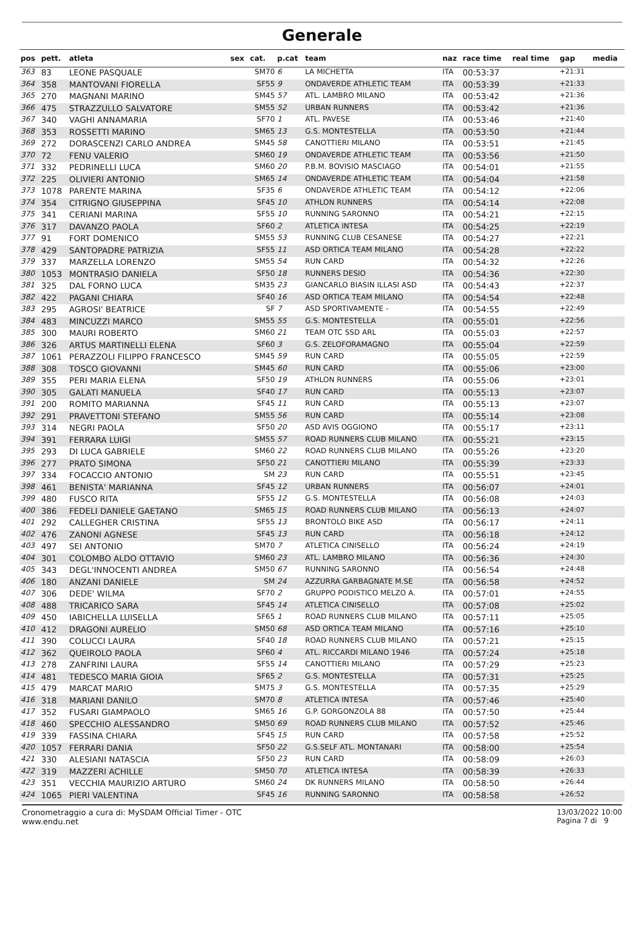Generale
| pos | pett. | atleta | sex | cat. | p.cat | team | naz | race time | real time | gap | media |
| --- | --- | --- | --- | --- | --- | --- | --- | --- | --- | --- | --- |
| 363 | 83 | LEONE PASQUALE | | SM70 | 6 | LA MICHETTA | ITA | 00:53:37 | | +21:31 | |
| 364 | 358 | MANTOVANI FIORELLA | | SF55 | 9 | ONDAVERDE ATHLETIC TEAM | ITA | 00:53:39 | | +21:33 | |
| 365 | 270 | MAGNANI MARINO | | SM45 | 57 | ATL. LAMBRO MILANO | ITA | 00:53:42 | | +21:36 | |
| 366 | 475 | STRAZZULLO SALVATORE | | SM55 | 52 | URBAN RUNNERS | ITA | 00:53:42 | | +21:36 | |
| 367 | 340 | VAGHI ANNAMARIA | | SF70 | 1 | ATL. PAVESE | ITA | 00:53:46 | | +21:40 | |
| 368 | 353 | ROSSETTI MARINO | | SM65 | 13 | G.S. MONTESTELLA | ITA | 00:53:50 | | +21:44 | |
| 369 | 272 | DORASCENZI CARLO ANDREA | | SM45 | 58 | CANOTTIERI MILANO | ITA | 00:53:51 | | +21:45 | |
| 370 | 72 | FENU VALERIO | | SM60 | 19 | ONDAVERDE ATHLETIC TEAM | ITA | 00:53:56 | | +21:50 | |
| 371 | 332 | PEDRINELLI LUCA | | SM60 | 20 | P.B.M. BOVISIO MASCIAGO | ITA | 00:54:01 | | +21:55 | |
| 372 | 225 | OLIVIERI ANTONIO | | SM65 | 14 | ONDAVERDE ATHLETIC TEAM | ITA | 00:54:04 | | +21:58 | |
| 373 | 1078 | PARENTE MARINA | | SF35 | 6 | ONDAVERDE ATHLETIC TEAM | ITA | 00:54:12 | | +22:06 | |
| 374 | 354 | CITRIGNO GIUSEPPINA | | SF45 | 10 | ATHLON RUNNERS | ITA | 00:54:14 | | +22:08 | |
| 375 | 341 | CERIANI MARINA | | SF55 | 10 | RUNNING SARONNO | ITA | 00:54:21 | | +22:15 | |
| 376 | 317 | DAVANZO PAOLA | | SF60 | 2 | ATLETICA INTESA | ITA | 00:54:25 | | +22:19 | |
| 377 | 91 | FORT DOMENICO | | SM55 | 53 | RUNNING CLUB CESANESE | ITA | 00:54:27 | | +22:21 | |
| 378 | 429 | SANTOPADRE PATRIZIA | | SF55 | 11 | ASD ORTICA TEAM MILANO | ITA | 00:54:28 | | +22:22 | |
| 379 | 337 | MARZELLA LORENZO | | SM55 | 54 | RUN CARD | ITA | 00:54:32 | | +22:26 | |
| 380 | 1053 | MONTRASIO DANIELA | | SF50 | 18 | RUNNERS DESIO | ITA | 00:54:36 | | +22:30 | |
| 381 | 325 | DAL FORNO LUCA | | SM35 | 23 | GIANCARLO BIASIN ILLASI ASD | ITA | 00:54:43 | | +22:37 | |
| 382 | 422 | PAGANI CHIARA | | SF40 | 16 | ASD ORTICA TEAM MILANO | ITA | 00:54:54 | | +22:48 | |
| 383 | 295 | AGROSI' BEATRICE | | SF | 7 | ASD SPORTIVAMENTE - | ITA | 00:54:55 | | +22:49 | |
| 384 | 483 | MINCUZZI MARCO | | SM55 | 55 | G.S. MONTESTELLA | ITA | 00:55:01 | | +22:56 | |
| 385 | 300 | MAURI ROBERTO | | SM60 | 21 | TEAM OTC SSD ARL | ITA | 00:55:03 | | +22:57 | |
| 386 | 326 | ARTUS MARTINELLI ELENA | | SF60 | 3 | G.S. ZELOFORAMAGNO | ITA | 00:55:04 | | +22:59 | |
| 387 | 1061 | PERAZZOLI FILIPPO FRANCESCO | | SM45 | 59 | RUN CARD | ITA | 00:55:05 | | +22:59 | |
| 388 | 308 | TOSCO GIOVANNI | | SM45 | 60 | RUN CARD | ITA | 00:55:06 | | +23:00 | |
| 389 | 355 | PERI MARIA ELENA | | SF50 | 19 | ATHLON RUNNERS | ITA | 00:55:06 | | +23:01 | |
| 390 | 305 | GALATI MANUELA | | SF40 | 17 | RUN CARD | ITA | 00:55:13 | | +23:07 | |
| 391 | 200 | ROMITO MARIANNA | | SF45 | 11 | RUN CARD | ITA | 00:55:13 | | +23:07 | |
| 392 | 291 | PRAVETTONI STEFANO | | SM55 | 56 | RUN CARD | ITA | 00:55:14 | | +23:08 | |
| 393 | 314 | NEGRI PAOLA | | SF50 | 20 | ASD AVIS OGGIONO | ITA | 00:55:17 | | +23:11 | |
| 394 | 391 | FERRARA LUIGI | | SM55 | 57 | ROAD RUNNERS CLUB MILANO | ITA | 00:55:21 | | +23:15 | |
| 395 | 293 | DI LUCA GABRIELE | | SM60 | 22 | ROAD RUNNERS CLUB MILANO | ITA | 00:55:26 | | +23:20 | |
| 396 | 277 | PRATO SIMONA | | SF50 | 21 | CANOTTIERI MILANO | ITA | 00:55:39 | | +23:33 | |
| 397 | 334 | FOCACCIO ANTONIO | | SM | 23 | RUN CARD | ITA | 00:55:51 | | +23:45 | |
| 398 | 461 | BENISTA' MARIANNA | | SF45 | 12 | URBAN RUNNERS | ITA | 00:56:07 | | +24:01 | |
| 399 | 480 | FUSCO RITA | | SF55 | 12 | G.S. MONTESTELLA | ITA | 00:56:08 | | +24:03 | |
| 400 | 386 | FEDELI DANIELE GAETANO | | SM65 | 15 | ROAD RUNNERS CLUB MILANO | ITA | 00:56:13 | | +24:07 | |
| 401 | 292 | CALLEGHER CRISTINA | | SF55 | 13 | BRONTOLO BIKE ASD | ITA | 00:56:17 | | +24:11 | |
| 402 | 476 | ZANONI AGNESE | | SF45 | 13 | RUN CARD | ITA | 00:56:18 | | +24:12 | |
| 403 | 497 | SEI ANTONIO | | SM70 | 7 | ATLETICA CINISELLO | ITA | 00:56:24 | | +24:19 | |
| 404 | 301 | COLOMBO ALDO OTTAVIO | | SM60 | 23 | ATL. LAMBRO MILANO | ITA | 00:56:36 | | +24:30 | |
| 405 | 343 | DEGL'INNOCENTI ANDREA | | SM50 | 67 | RUNNING SARONNO | ITA | 00:56:54 | | +24:48 | |
| 406 | 180 | ANZANI DANIELE | | SM | 24 | AZZURRA GARBAGNATE M.SE | ITA | 00:56:58 | | +24:52 | |
| 407 | 306 | DEDE' WILMA | | SF70 | 2 | GRUPPO PODISTICO MELZO A. | ITA | 00:57:01 | | +24:55 | |
| 408 | 488 | TRICARICO SARA | | SF45 | 14 | ATLETICA CINISELLO | ITA | 00:57:08 | | +25:02 | |
| 409 | 450 | IABICHELLA LUISELLA | | SF65 | 1 | ROAD RUNNERS CLUB MILANO | ITA | 00:57:11 | | +25:05 | |
| 410 | 412 | DRAGONI AURELIO | | SM50 | 68 | ASD ORTICA TEAM MILANO | ITA | 00:57:16 | | +25:10 | |
| 411 | 390 | COLUCCI LAURA | | SF40 | 18 | ROAD RUNNERS CLUB MILANO | ITA | 00:57:21 | | +25:15 | |
| 412 | 362 | QUEIROLO PAOLA | | SF60 | 4 | ATL. RICCARDI MILANO 1946 | ITA | 00:57:24 | | +25:18 | |
| 413 | 278 | ZANFRINI LAURA | | SF55 | 14 | CANOTTIERI MILANO | ITA | 00:57:29 | | +25:23 | |
| 414 | 481 | TEDESCO MARIA GIOIA | | SF65 | 2 | G.S. MONTESTELLA | ITA | 00:57:31 | | +25:25 | |
| 415 | 479 | MARCAT MARIO | | SM75 | 3 | G.S. MONTESTELLA | ITA | 00:57:35 | | +25:29 | |
| 416 | 318 | MARIANI DANILO | | SM70 | 8 | ATLETICA INTESA | ITA | 00:57:46 | | +25:40 | |
| 417 | 352 | FUSARI GIAMPAOLO | | SM65 | 16 | G.P. GORGONZOLA 88 | ITA | 00:57:50 | | +25:44 | |
| 418 | 460 | SPECCHIO ALESSANDRO | | SM50 | 69 | ROAD RUNNERS CLUB MILANO | ITA | 00:57:52 | | +25:46 | |
| 419 | 339 | FASSINA CHIARA | | SF45 | 15 | RUN CARD | ITA | 00:57:58 | | +25:52 | |
| 420 | 1057 | FERRARI DANIA | | SF50 | 22 | G.S.SELF ATL. MONTANARI | ITA | 00:58:00 | | +25:54 | |
| 421 | 330 | ALESIANI NATASCIA | | SF50 | 23 | RUN CARD | ITA | 00:58:09 | | +26:03 | |
| 422 | 319 | MAZZERI ACHILLE | | SM50 | 70 | ATLETICA INTESA | ITA | 00:58:39 | | +26:33 | |
| 423 | 351 | VECCHIA MAURIZIO ARTURO | | SM60 | 24 | DK RUNNERS MILANO | ITA | 00:58:50 | | +26:44 | |
| 424 | 1065 | PIERI VALENTINA | | SF45 | 16 | RUNNING SARONNO | ITA | 00:58:58 | | +26:52 | |
Cronometraggio a cura di: MySDAM Official Timer - OTC
www.endu.net
13/03/2022 10:00
Pagina 7 di 9